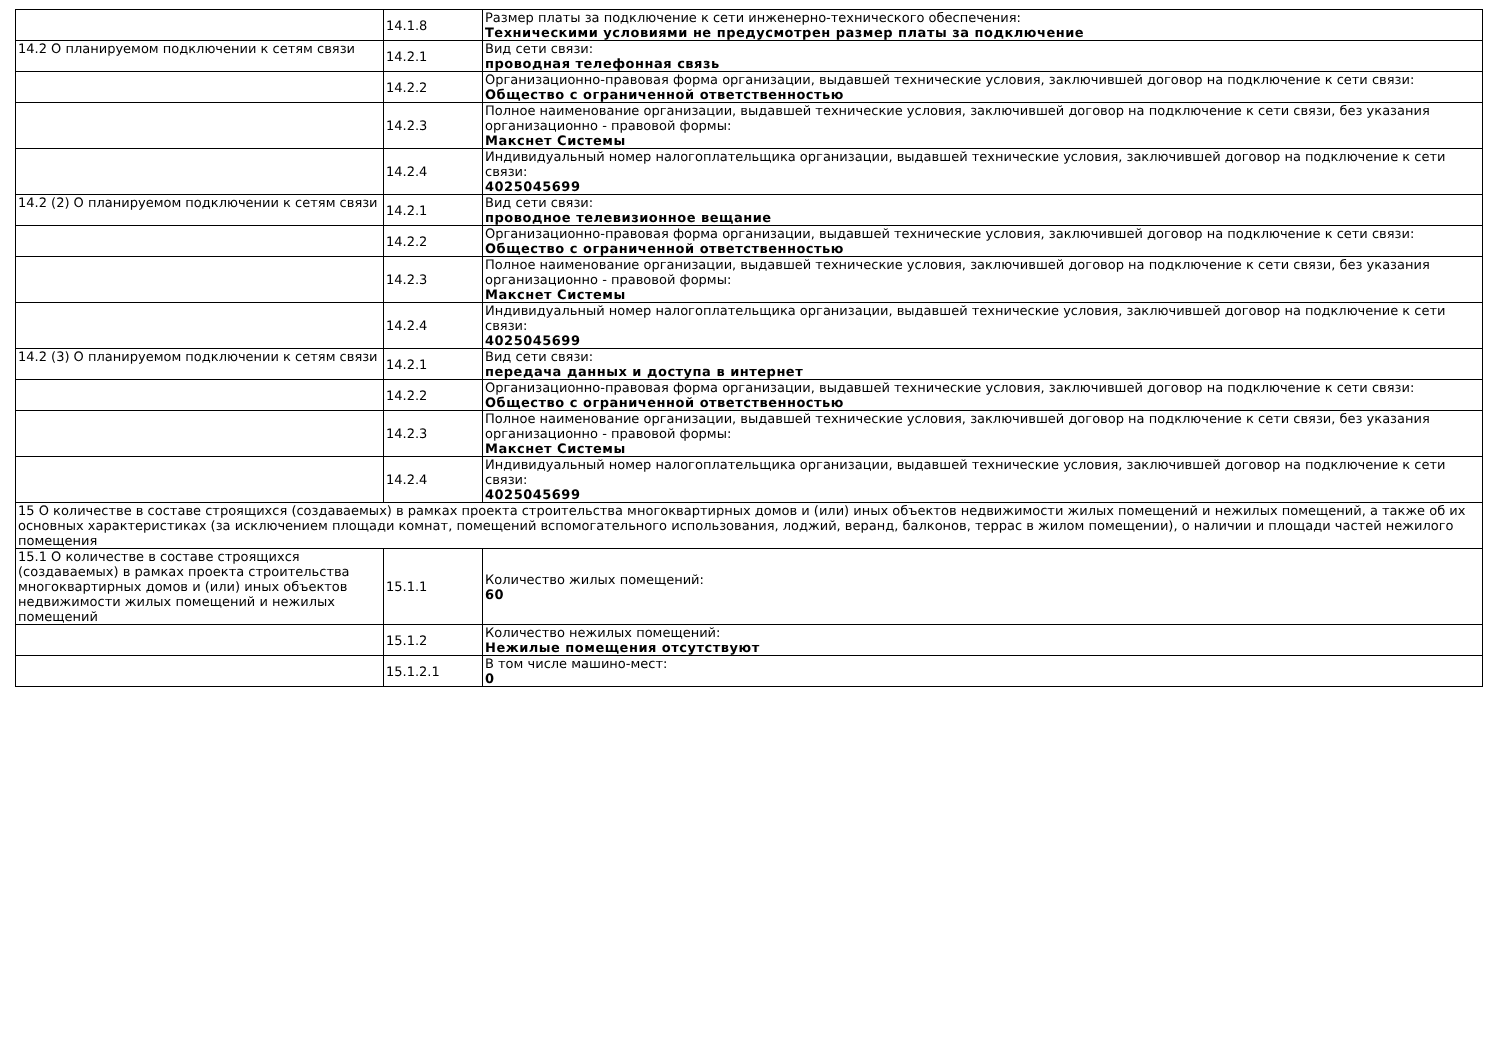| | 14.1.8 | Размер платы за подключение к сети инженерно-технического обеспечения: Техническими условиями не предусмотрен размер платы за подключение |
| 14.2 О планируемом подключении к сетям связи | 14.2.1 | Вид сети связи: проводная телефонная связь |
| | 14.2.2 | Организационно-правовая форма организации, выдавшей технические условия, заключившей договор на подключение к сети связи: Общество с ограниченной ответственностью |
| | 14.2.3 | Полное наименование организации, выдавшей технические условия, заключившей договор на подключение к сети связи, без указания организационно - правовой формы: Макснет Системы |
| | 14.2.4 | Индивидуальный номер налогоплательщика организации, выдавшей технические условия, заключившей договор на подключение к сети связи: 4025045699 |
| 14.2 (2) О планируемом подключении к сетям связи | 14.2.1 | Вид сети связи: проводное телевизионное вещание |
| | 14.2.2 | Организационно-правовая форма организации, выдавшей технические условия, заключившей договор на подключение к сети связи: Общество с ограниченной ответственностью |
| | 14.2.3 | Полное наименование организации, выдавшей технические условия, заключившей договор на подключение к сети связи, без указания организационно - правовой формы: Макснет Системы |
| | 14.2.4 | Индивидуальный номер налогоплательщика организации, выдавшей технические условия, заключившей договор на подключение к сети связи: 4025045699 |
| 14.2 (3) О планируемом подключении к сетям связи | 14.2.1 | Вид сети связи: передача данных и доступа в интернет |
| | 14.2.2 | Организационно-правовая форма организации, выдавшей технические условия, заключившей договор на подключение к сети связи: Общество с ограниченной ответственностью |
| | 14.2.3 | Полное наименование организации, выдавшей технические условия, заключившей договор на подключение к сети связи, без указания организационно - правовой формы: Макснет Системы |
| | 14.2.4 | Индивидуальный номер налогоплательщика организации, выдавшей технические условия, заключившей договор на подключение к сети связи: 4025045699 |
| 15 О количестве в составе строящихся (создаваемых) в рамках проекта строительства многоквартирных домов и (или) иных объектов недвижимости жилых помещений и нежилых помещений, а также об их основных характеристиках (за исключением площади комнат, помещений вспомогательного использования, лоджий, веранд, балконов, террас в жилом помещении), о наличии и площади частей нежилого помещения | | |
| 15.1 О количестве в составе строящихся (создаваемых) в рамках проекта строительства многоквартирных домов и (или) иных объектов недвижимости жилых помещений и нежилых помещений | 15.1.1 | Количество жилых помещений: 60 |
| | 15.1.2 | Количество нежилых помещений: Нежилые помещения отсутствуют |
| | 15.1.2.1 | В том числе машино-мест: 0 |